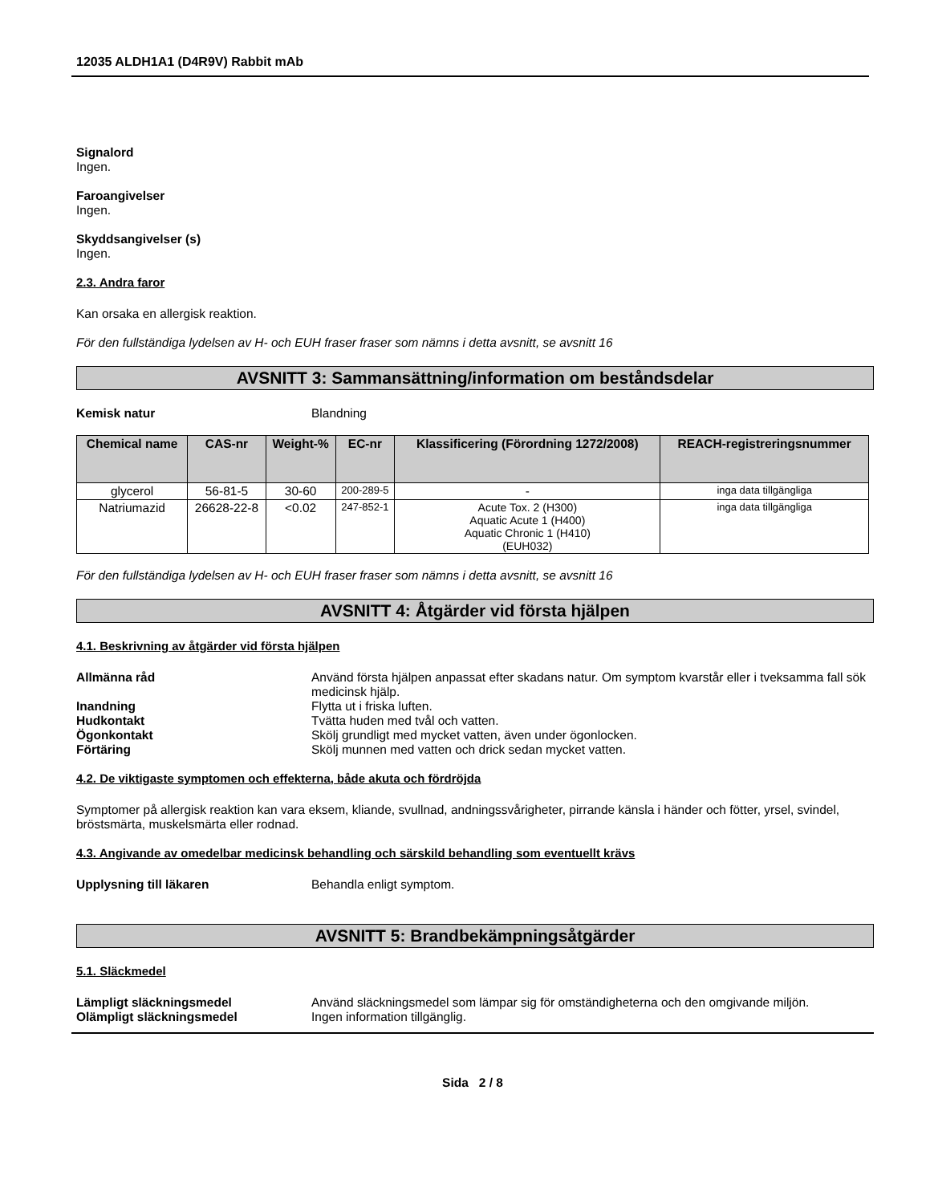12035 ALDH1A1 (D4R9V) Rabbit mAb
Signalord
Ingen.
Faroangivelser
Ingen.
Skyddsangivelser (s)
Ingen.
2.3. Andra faror
Kan orsaka en allergisk reaktion.
För den fullständiga lydelsen av H- och EUH fraser fraser som nämns i detta avsnitt, se avsnitt 16
AVSNITT 3: Sammansättning/information om beståndsdelar
Kemisk natur Blandning
| Chemical name | CAS-nr | Weight-% | EC-nr | Klassificering (Förordning 1272/2008) | REACH-registreringsnummer |
| --- | --- | --- | --- | --- | --- |
| glycerol | 56-81-5 | 30-60 | 200-289-5 | - | inga data tillgängliga |
| Natriumazid | 26628-22-8 | <0.02 | 247-852-1 | Acute Tox. 2 (H300) Aquatic Acute 1 (H400) Aquatic Chronic 1 (H410) (EUH032) | inga data tillgängliga |
För den fullständiga lydelsen av H- och EUH fraser fraser som nämns i detta avsnitt, se avsnitt 16
AVSNITT 4: Åtgärder vid första hjälpen
4.1. Beskrivning av åtgärder vid första hjälpen
Allmänna råd Använd första hjälpen anpassat efter skadans natur. Om symptom kvarstår eller i tveksamma fall sök medicinsk hjälp.
Inandning Flytta ut i friska luften.
Hudkontakt Tvätta huden med tvål och vatten.
Ögonkontakt Skölj grundligt med mycket vatten, även under ögonlocken.
Förtäring Skölj munnen med vatten och drick sedan mycket vatten.
4.2. De viktigaste symptomen och effekterna, både akuta och fördröjda
Symptomer på allergisk reaktion kan vara eksem, kliande, svullnad, andningssvårigheter, pirrande känsla i händer och fötter, yrsel, svindel, bröstsmärta, muskelsmärta eller rodnad.
4.3. Angivande av omedelbar medicinsk behandling och särskild behandling som eventuellt krävs
Upplysning till läkaren Behandla enligt symptom.
AVSNITT 5: Brandbekämpningsåtgärder
5.1. Släckmedel
Lämpligt släckningsmedel Använd släckningsmedel som lämpar sig för omständigheterna och den omgivande miljön.
Olämpligt släckningsmedel Ingen information tillgänglig.
Sida 2 / 8